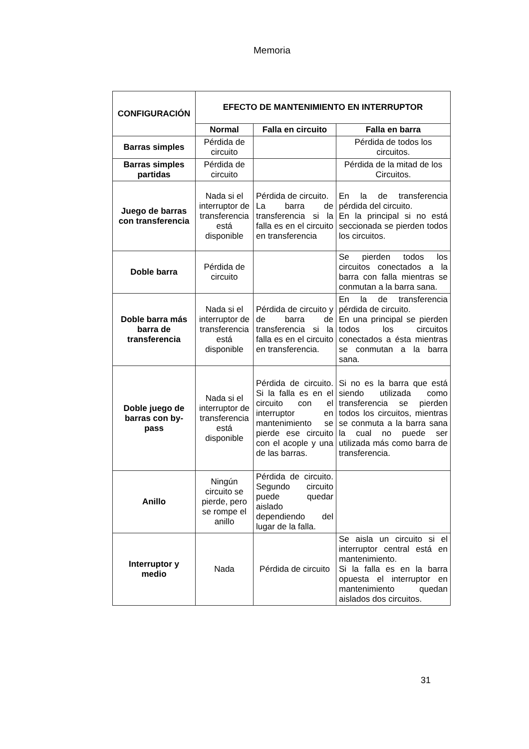Memoria
| CONFIGURACIÓN | EFECTO DE MANTENIMIENTO EN INTERRUPTOR | | |
| --- | --- | --- | --- |
| | Normal | Falla en circuito | Falla en barra |
| Barras simples | Pérdida de circuito | | Pérdida de todos los circuitos. |
| Barras simples partidas | Pérdida de circuito | | Pérdida de la mitad de los Circuitos. |
| Juego de barras con transferencia | Nada si el interruptor de transferencia está disponible | Pérdida de circuito. La barra de transferencia si la falla es en el circuito en transferencia | En la de transferencia pérdida del circuito. En la principal si no está seccionada se pierden todos los circuitos. |
| Doble barra | Pérdida de circuito | | Se pierden todos los circuitos conectados a la barra con falla mientras se conmutan a la barra sana. |
| Doble barra más barra de transferencia | Nada si el interruptor de transferencia está disponible | Pérdida de circuito y de barra de transferencia si la falla es en el circuito en transferencia. | En la de transferencia pérdida de circuito. En una principal se pierden todos los circuitos conectados a ésta mientras se conmutan a la barra sana. |
| Doble juego de barras con by-pass | Nada si el interruptor de transferencia está disponible | Pérdida de circuito. Si la falla es en el circuito con el interruptor en mantenimiento se pierde ese circuito con el acople y una de las barras. | Si no es la barra que está siendo utilizada como transferencia se pierden todos los circuitos, mientras se conmuta a la barra sana la cual no puede ser utilizada más como barra de transferencia. |
| Anillo | Ningún circuito se pierde, pero se rompe el anillo | Pérdida de circuito. Segundo circuito puede quedar aislado dependiendo del lugar de la falla. | |
| Interruptor y medio | Nada | Pérdida de circuito | Se aisla un circuito si el interruptor central está en mantenimiento. Si la falla es en la barra opuesta el interruptor en mantenimiento quedan aislados dos circuitos. |
31